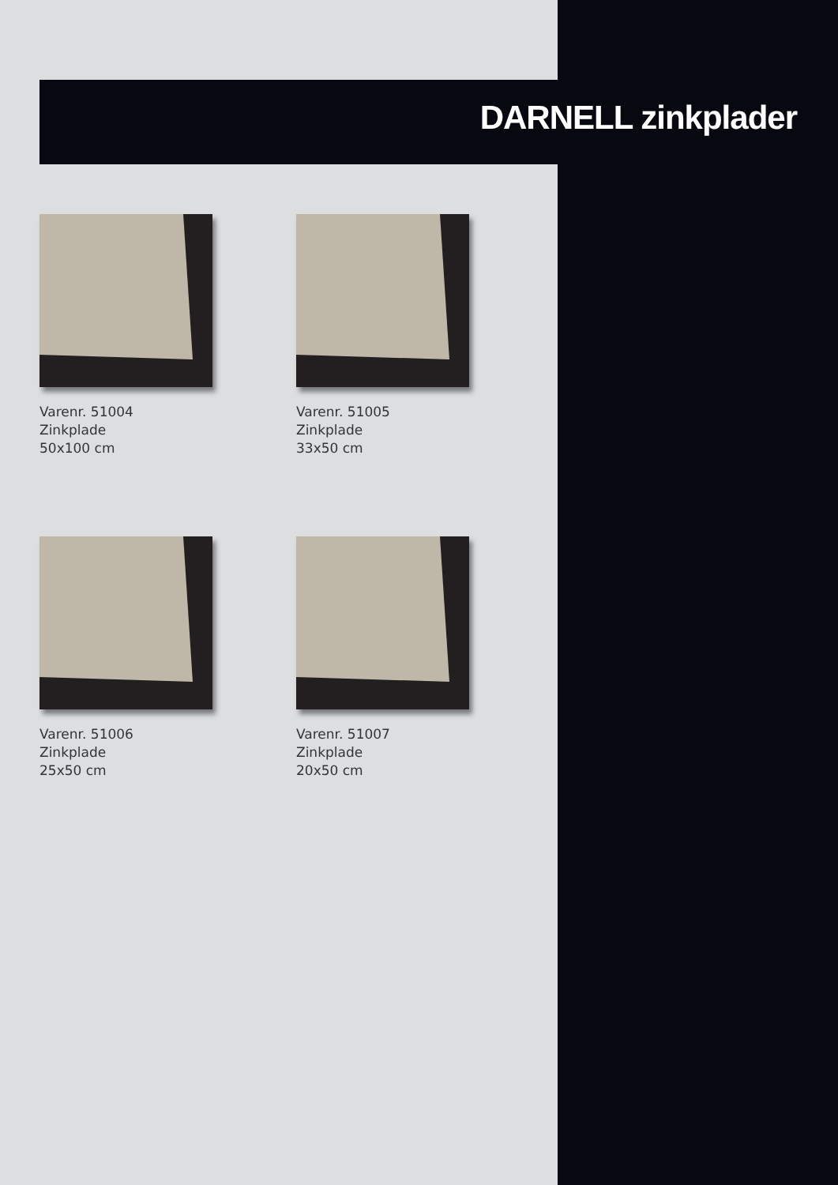DARNELL zinkplader
Varenr. 51004
Zinkplade
50x100 cm
Varenr. 51005
Zinkplade
33x50 cm
Varenr. 51006
Zinkplade
25x50 cm
Varenr. 51007
Zinkplade
20x50 cm